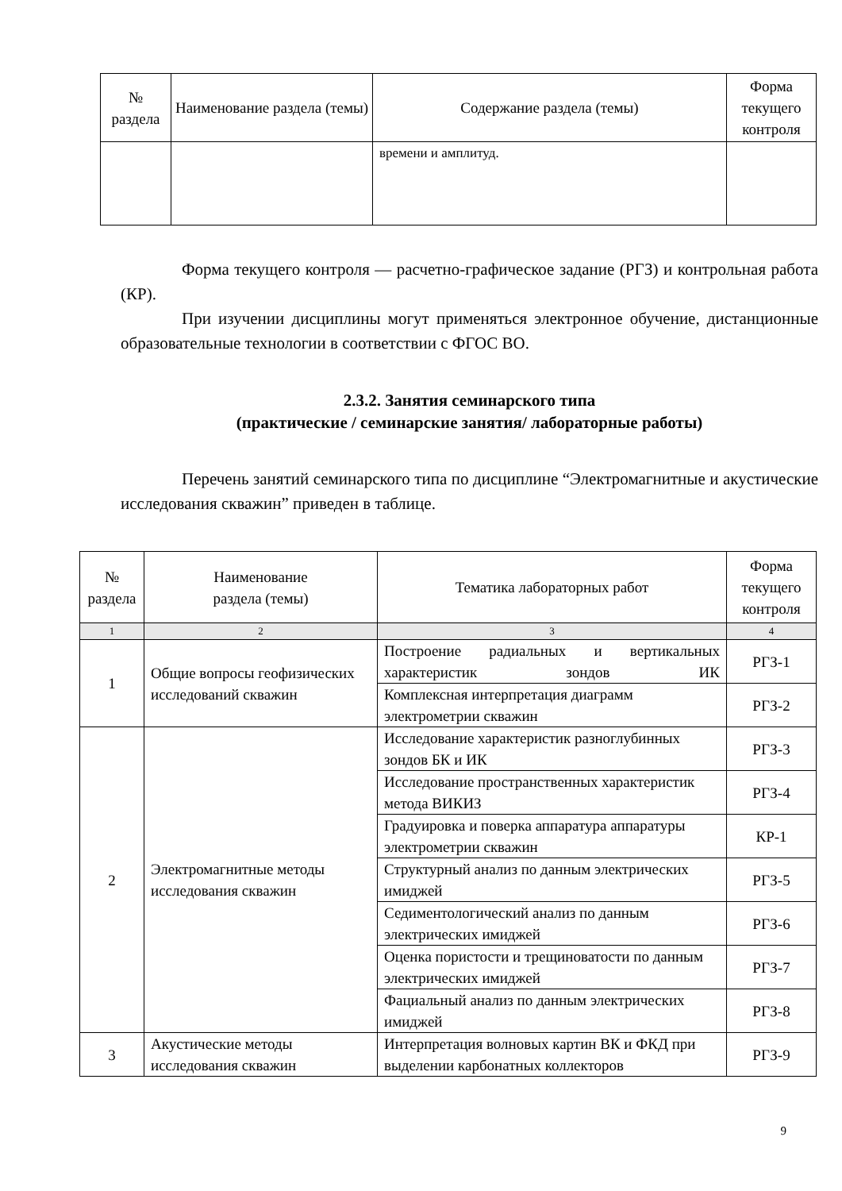| № раздела | Наименование раздела (темы) | Содержание раздела (темы) | Форма текущего контроля |
| --- | --- | --- | --- |
| | | времени и амплитуд. | |
Форма текущего контроля — расчетно-графическое задание (РГЗ) и контрольная работа (КР).
При изучении дисциплины могут применяться электронное обучение, дистанционные образовательные технологии в соответствии с ФГОС ВО.
2.3.2. Занятия семинарского типа
(практические / семинарские занятия/ лабораторные работы)
Перечень занятий семинарского типа по дисциплине “Электромагнитные и акустические исследования скважин” приведен в таблице.
| № раздела | Наименование раздела (темы) | Тематика лабораторных работ | Форма текущего контроля |
| --- | --- | --- | --- |
| 1 | 2 | 3 | 4 |
| 1 | Общие вопросы геофизических исследований скважин | Построение радиальных и вертикальных характеристик зондов ИК | РГЗ-1 |
| | | Комплексная интерпретация диаграмм электрометрии скважин | РГЗ-2 |
| 2 | Электромагнитные методы исследования скважин | Исследование характеристик разноглубинных зондов БК и ИК | РГЗ-3 |
| | | Исследование пространственных характеристик метода ВИКИЗ | РГЗ-4 |
| | | Градуировка и поверка аппаратура аппаратуры электрометрии скважин | КР-1 |
| | | Структурный анализ по данным электрических имиджей | РГЗ-5 |
| | | Седиментологический анализ по данным электрических имиджей | РГЗ-6 |
| | | Оценка пористости и трещиноватости по данным электрических имиджей | РГЗ-7 |
| | | Фациальный анализ по данным электрических имиджей | РГЗ-8 |
| 3 | Акустические методы исследования скважин | Интерпретация волновых картин ВК и ФКД при выделении карбонатных коллекторов | РГЗ-9 |
9